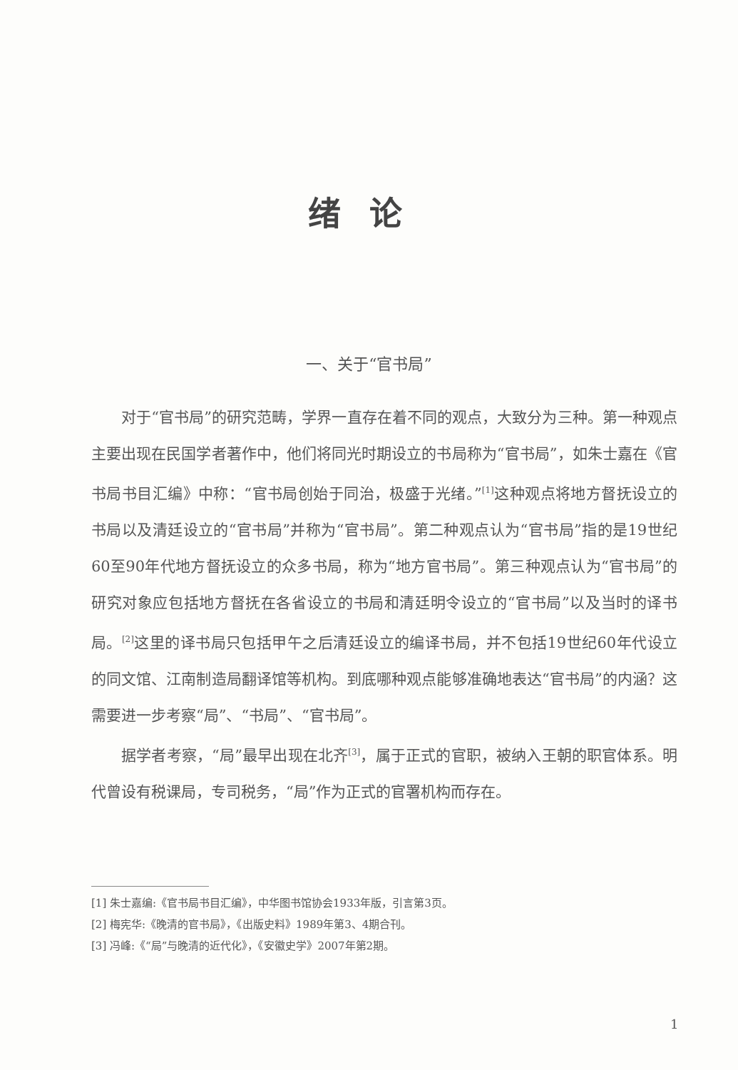绪论
一、关于“官书局”
对于“官书局”的研究范畴，学界一直存在着不同的观点，大致分为三种。第一种观点主要出现在民国学者著作中，他们将同光时期设立的书局称为“官书局”，如朱士嘉在《官书局书目汇编》中称：“官书局创始于同治，极盛于光绪。”<sup>[1]</sup>这种观点将地方督抚设立的书局以及清廷设立的“官书局”并称为“官书局”。第二种观点认为“官书局”指的是19世纪60至90年代地方督抚设立的众多书局，称为“地方官书局”。第三种观点认为“官书局”的研究对象应包括地方督抚在各省设立的书局和清廷明令设立的“官书局”以及当时的译书局。<sup>[2]</sup>这里的译书局只包括甲午之后清廷设立的编译书局，并不包括19世纪60年代设立的同文馆、江南制造局翻译馆等机构。到底哪种观点能够准确地表达“官书局”的内涵？这需要进一步考察“局”、“书局”、“官书局”。
据学者考察，“局”最早出现在北齐<sup>[3]</sup>，属于正式的官职，被纳入王朝的职官体系。明代曾设有税课局，专司税务，“局”作为正式的官署机构而存在。
[1] 朱士嘉编:《官书局书目汇编》，中华图书馆协会1933年版，引言第3页。
[2] 梅宪华:《晚清的官书局》，《出版史料》1989年第3、4期合刊。
[3] 冯峰:《“局”与晚清的近代化》，《安徽史学》2007年第2期。
1